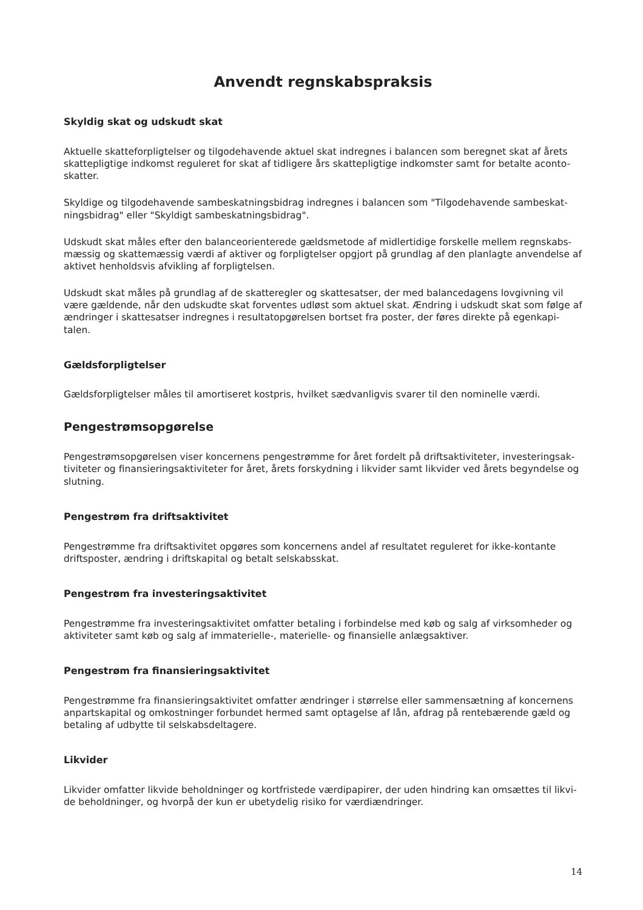Anvendt regnskabspraksis
Skyldig skat og udskudt skat
Aktuelle skatteforpligtelser og tilgodehavende aktuel skat indregnes i balancen som beregnet skat af årets skattepligtige indkomst reguleret for skat af tidligere års skattepligtige indkomster samt for betalte aconto-skatter.
Skyldige og tilgodehavende sambeskatningsbidrag indregnes i balancen som "Tilgodehavende sambeskat-ningsbidrag" eller "Skyldigt sambeskatningsbidrag".
Udskudt skat måles efter den balanceorienterede gældsmetode af midlertidige forskelle mellem regnskabs-mæssig og skattemæssig værdi af aktiver og forpligtelser opgjort på grundlag af den planlagte anvendelse af aktivet henholdsvis afvikling af forpligtelsen.
Udskudt skat måles på grundlag af de skatteregler og skattesatser, der med balancedagens lovgivning vil være gældende, når den udskudte skat forventes udløst som aktuel skat. Ændring i udskudt skat som følge af ændringer i skattesatser indregnes i resultatopgørelsen bortset fra poster, der føres direkte på egenkapi-talen.
Gældsforpligtelser
Gældsforpligtelser måles til amortiseret kostpris, hvilket sædvanligvis svarer til den nominelle værdi.
Pengestrømsopgørelse
Pengestrømsopgørelsen viser koncernens pengestrømme for året fordelt på driftsaktiviteter, investeringsak-tiviteter og finansieringsaktiviteter for året, årets forskydning i likvider samt likvider ved årets begyndelse og slutning.
Pengestrøm fra driftsaktivitet
Pengestrømme fra driftsaktivitet opgøres som koncernens andel af resultatet reguleret for ikke-kontante driftsposter, ændring i driftskapital og betalt selskabsskat.
Pengestrøm fra investeringsaktivitet
Pengestrømme fra investeringsaktivitet omfatter betaling i forbindelse med køb og salg af virksomheder og aktiviteter samt køb og salg af immaterielle-, materielle- og finansielle anlægsaktiver.
Pengestrøm fra finansieringsaktivitet
Pengestrømme fra finansieringsaktivitet omfatter ændringer i størrelse eller sammensætning af koncernens anpartskapital og omkostninger forbundet hermed samt optagelse af lån, afdrag på rentebærende gæld og betaling af udbytte til selskabsdeltagere.
Likvider
Likvider omfatter likvide beholdninger og kortfristede værdipapirer, der uden hindring kan omsættes til likvi-de beholdninger, og hvorpå der kun er ubetydelig risiko for værdiændringer.
14